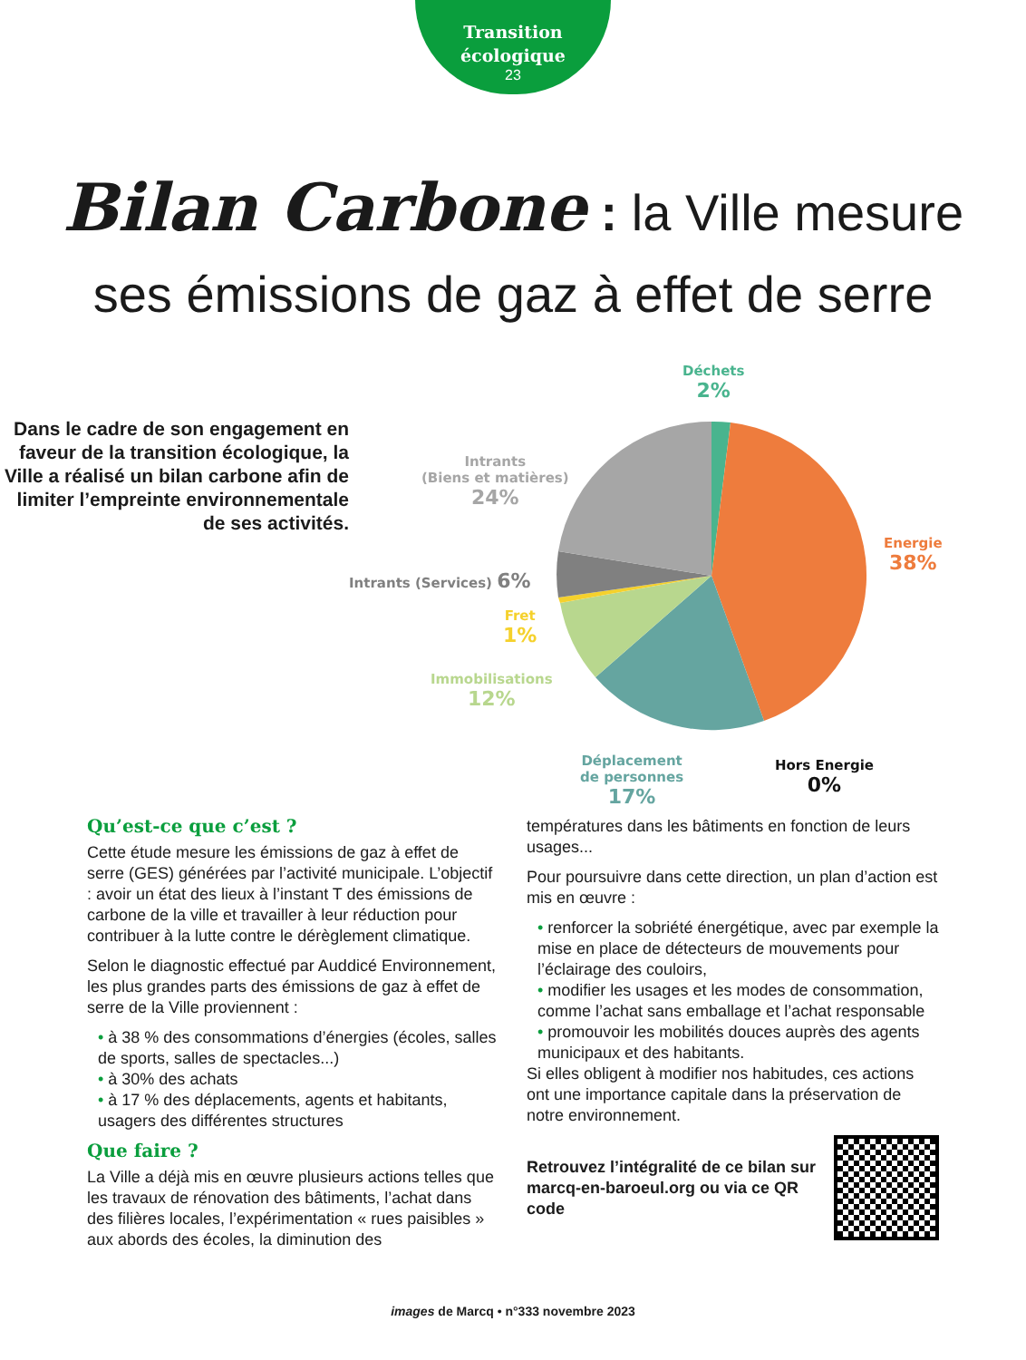Transition
écologique
23
Bilan Carbone : la Ville mesure
ses émissions de gaz à effet de serre
Dans le cadre de son engagement en faveur de la transition écologique, la Ville a réalisé un bilan carbone afin de limiter l’empreinte environnementale de ses activités.
Déchets
2%
Intrants
(Biens et matières)
24%
Energie
38%
Intrants (Services) 6%
Fret
1%
Immobilisations
12%
Déplacement
de personnes
17%
Hors Energie
0%
Qu’est-ce que c’est ?
Cette étude mesure les émissions de gaz à effet de serre (GES) générées par l’activité municipale. L’objectif : avoir un état des lieux à l’instant T des émissions de carbone de la ville et travailler à leur réduction pour contribuer à la lutte contre le dérèglement climatique.
Selon le diagnostic effectué par Auddicé Environnement, les plus grandes parts des émissions de gaz à effet de serre de la Ville proviennent :
• à 38 % des consommations d’énergies (écoles, salles de sports, salles de spectacles...)
• à 30% des achats
• à 17 % des déplacements, agents et habitants, usagers des différentes structures
Que faire ?
La Ville a déjà mis en œuvre plusieurs actions telles que les travaux de rénovation des bâtiments, l’achat dans des filières locales, l’expérimentation « rues paisibles » aux abords des écoles, la diminution des
températures dans les bâtiments en fonction de leurs usages...
Pour poursuivre dans cette direction, un plan d’action est mis en œuvre :
• renforcer la sobriété énergétique, avec par exemple la mise en place de détecteurs de mouvements pour l’éclairage des couloirs,
• modifier les usages et les modes de consommation, comme l’achat sans emballage et l’achat responsable
• promouvoir les mobilités douces auprès des agents municipaux et des habitants.
Si elles obligent à modifier nos habitudes, ces actions ont une importance capitale dans la préservation de notre environnement.
Retrouvez l’intégralité de ce bilan sur marcq-en-baroeul.org ou via ce QR code
images de Marcq • n°333 novembre 2023